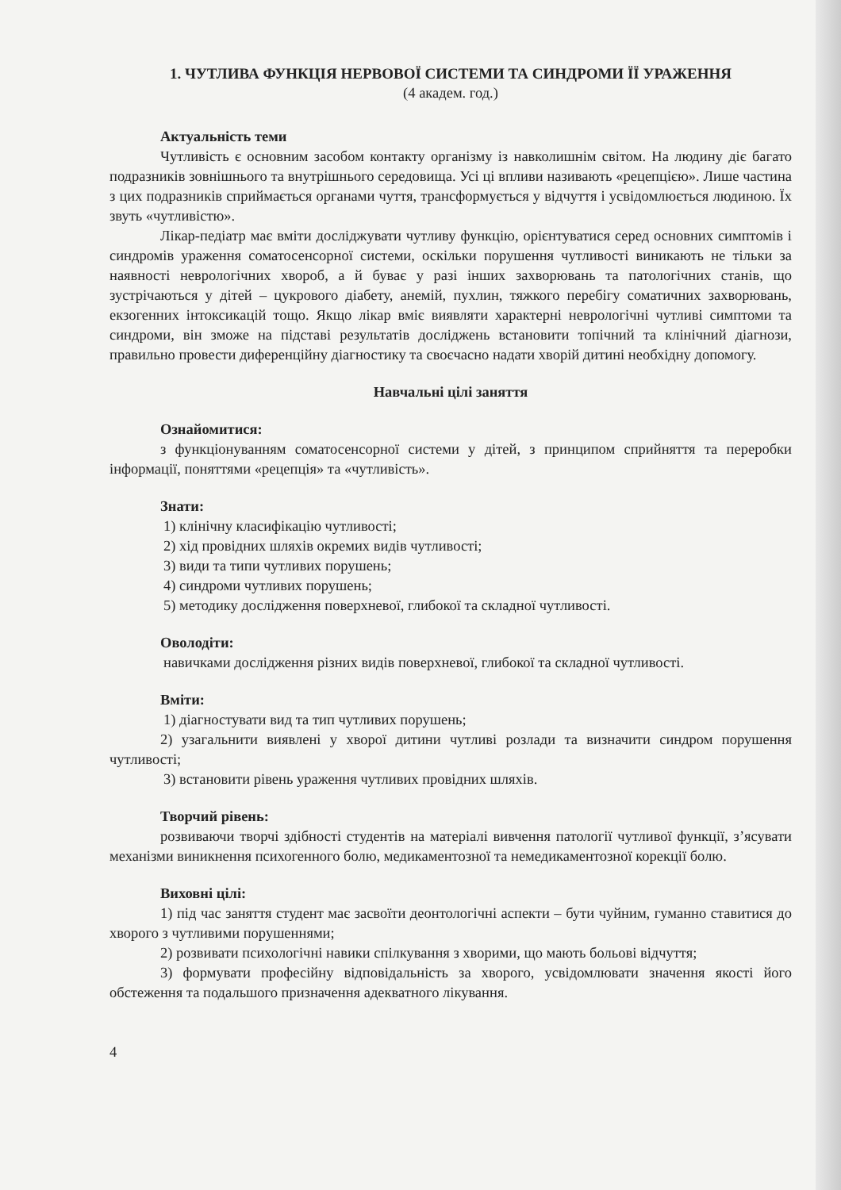1. ЧУТЛИВА ФУНКЦІЯ НЕРВОВОЇ СИСТЕМИ ТА СИНДРОМИ ЇЇ УРАЖЕННЯ
(4 академ. год.)
Актуальність теми
Чутливість є основним засобом контакту організму із навколишнім світом. На людину діє багато подразників зовнішнього та внутрішнього середовища. Усі ці впливи називають «рецепцією». Лише частина з цих подразників сприймається органами чуття, трансформується у відчуття і усвідомлюється людиною. Їх звуть «чутливістю».
Лікар-педіатр має вміти досліджувати чутливу функцію, орієнтуватися серед основних симптомів і синдромів ураження соматосенсорної системи, оскільки порушення чутливості виникають не тільки за наявності неврологічних хвороб, а й буває у разі інших захворювань та патологічних станів, що зустрічаються у дітей – цукрового діабету, анемій, пухлин, тяжкого перебігу соматичних захворювань, екзогенних інтоксикацій тощо. Якщо лікар вміє виявляти характерні неврологічні чутливі симптоми та синдроми, він зможе на підставі результатів досліджень встановити топічний та клінічний діагнози, правильно провести диференційну діагностику та своєчасно надати хворій дитині необхідну допомогу.
Навчальні цілі заняття
Ознайомитися:
з функціонуванням соматосенсорної системи у дітей, з принципом сприйняття та переробки інформації, поняттями «рецепція» та «чутливість».
Знати:
1) клінічну класифікацію чутливості;
2) хід провідних шляхів окремих видів чутливості;
3) види та типи чутливих порушень;
4) синдроми чутливих порушень;
5) методику дослідження поверхневої, глибокої та складної чутливості.
Оволодіти:
навичками дослідження різних видів поверхневої, глибокої та складної чутливості.
Вміти:
1) діагностувати вид та тип чутливих порушень;
2) узагальнити виявлені у хворої дитини чутливі розлади та визначити синдром порушення чутливості;
3) встановити рівень ураження чутливих провідних шляхів.
Творчий рівень:
розвиваючи творчі здібності студентів на матеріалі вивчення патології чутливої функції, з’ясувати механізми виникнення психогенного болю, медикаментозної та немедикаментозної корекції болю.
Виховні цілі:
1) під час заняття студент має засвоїти деонтологічні аспекти – бути чуйним, гуманно ставитися до хворого з чутливими порушеннями;
2) розвивати психологічні навики спілкування з хворими, що мають больові відчуття;
3) формувати професійну відповідальність за хворого, усвідомлювати значення якості його обстеження та подальшого призначення адекватного лікування.
4